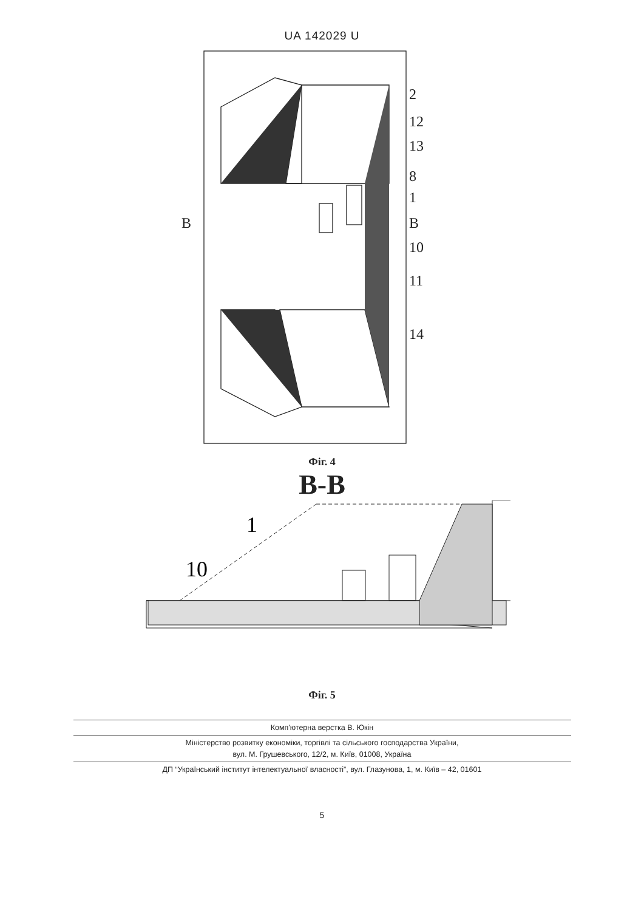UA 142029 U
2
12
13
8
1
B
B
10
11
14
Фіг. 4
B-B
1
10
Фіг. 5
Комп'ютерна верстка В. Юкін
Міністерство розвитку економіки, торгівлі та сільського господарства України,
вул. М. Грушевського, 12/2, м. Київ, 01008, Україна
ДП “Український інститут інтелектуальної власності”, вул. Глазунова, 1, м. Київ – 42, 01601
5